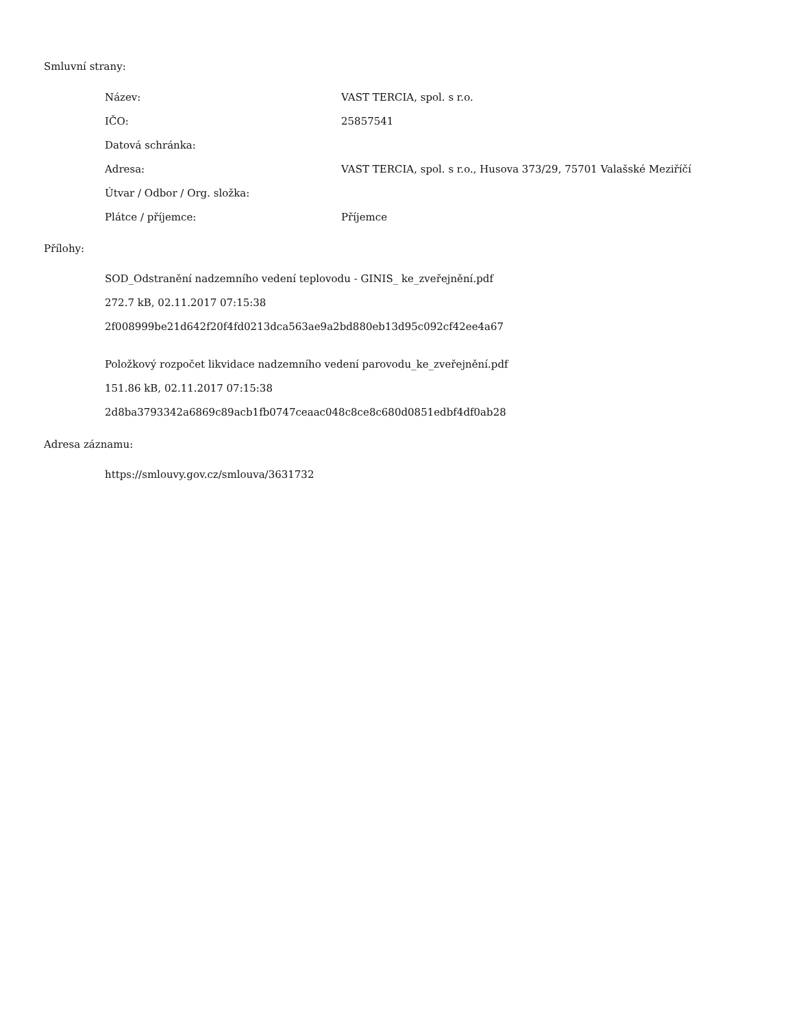Smluvní strany:
| Název: | VAST TERCIA, spol. s r.o. |
| IČO: | 25857541 |
| Datová schránka: | |
| Adresa: | VAST TERCIA, spol. s r.o., Husova 373/29, 75701 Valašské Meziříčí |
| Útvar / Odbor / Org. složka: | |
| Plátce / příjemce: | Příjemce |
Přílohy:
SOD_Odstranění nadzemního vedení teplovodu - GINIS_ ke_zveřejnění.pdf
272.7 kB, 02.11.2017 07:15:38
2f008999be21d642f20f4fd0213dca563ae9a2bd880eb13d95c092cf42ee4a67
Položkový rozpočet likvidace nadzemního vedení parovodu_ke_zveřejnění.pdf
151.86 kB, 02.11.2017 07:15:38
2d8ba3793342a6869c89acb1fb0747ceaac048c8ce8c680d0851edbf4df0ab28
Adresa záznamu:
https://smlouvy.gov.cz/smlouva/3631732